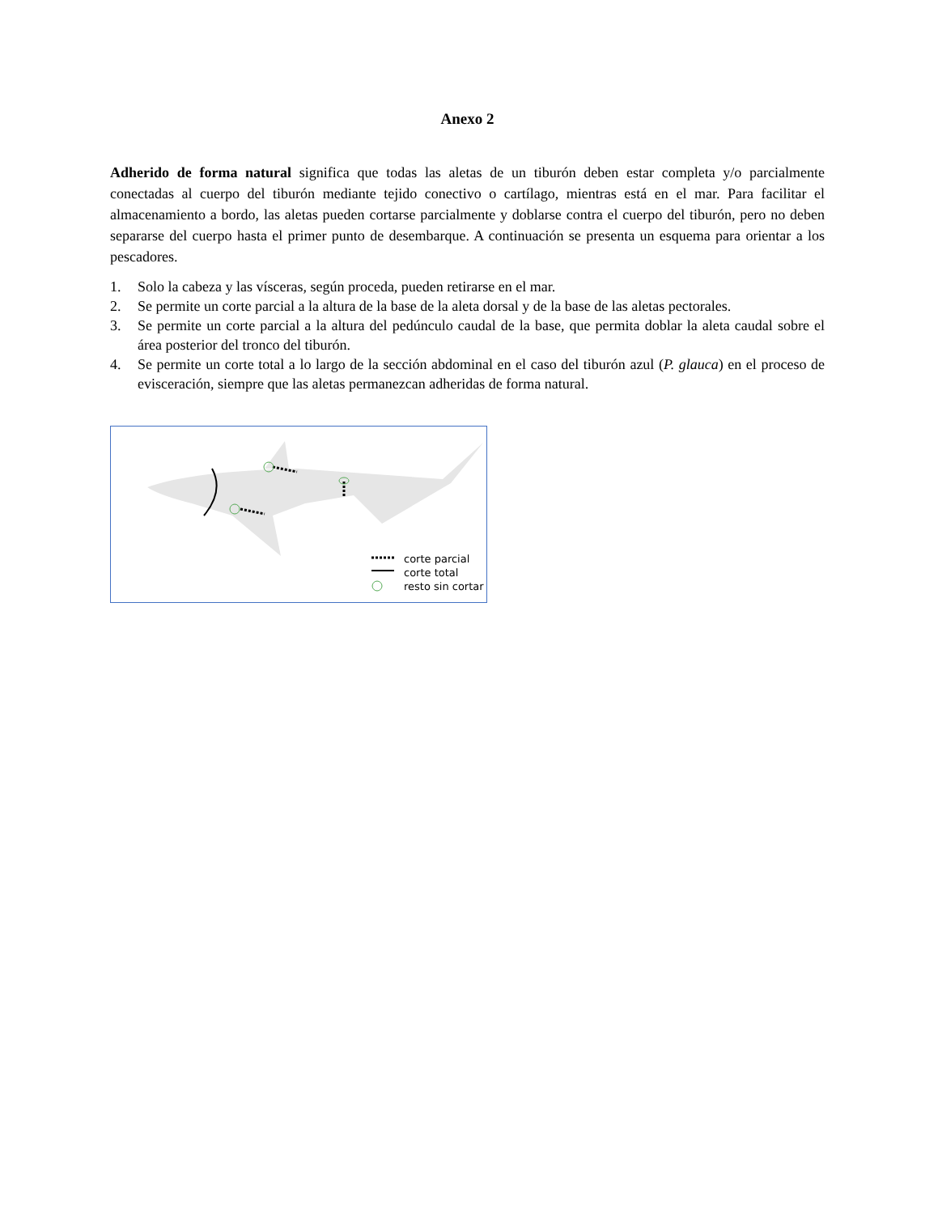Anexo 2
Adherido de forma natural significa que todas las aletas de un tiburón deben estar completa y/o parcialmente conectadas al cuerpo del tiburón mediante tejido conectivo o cartílago, mientras está en el mar. Para facilitar el almacenamiento a bordo, las aletas pueden cortarse parcialmente y doblarse contra el cuerpo del tiburón, pero no deben separarse del cuerpo hasta el primer punto de desembarque. A continuación se presenta un esquema para orientar a los pescadores.
1. Solo la cabeza y las vísceras, según proceda, pueden retirarse en el mar.
2. Se permite un corte parcial a la altura de la base de la aleta dorsal y de la base de las aletas pectorales.
3. Se permite un corte parcial a la altura del pedúnculo caudal de la base, que permita doblar la aleta caudal sobre el área posterior del tronco del tiburón.
4. Se permite un corte total a lo largo de la sección abdominal en el caso del tiburón azul (P. glauca) en el proceso de evisceración, siempre que las aletas permanezcan adheridas de forma natural.
corte parcial
corte total
resto sin cortar